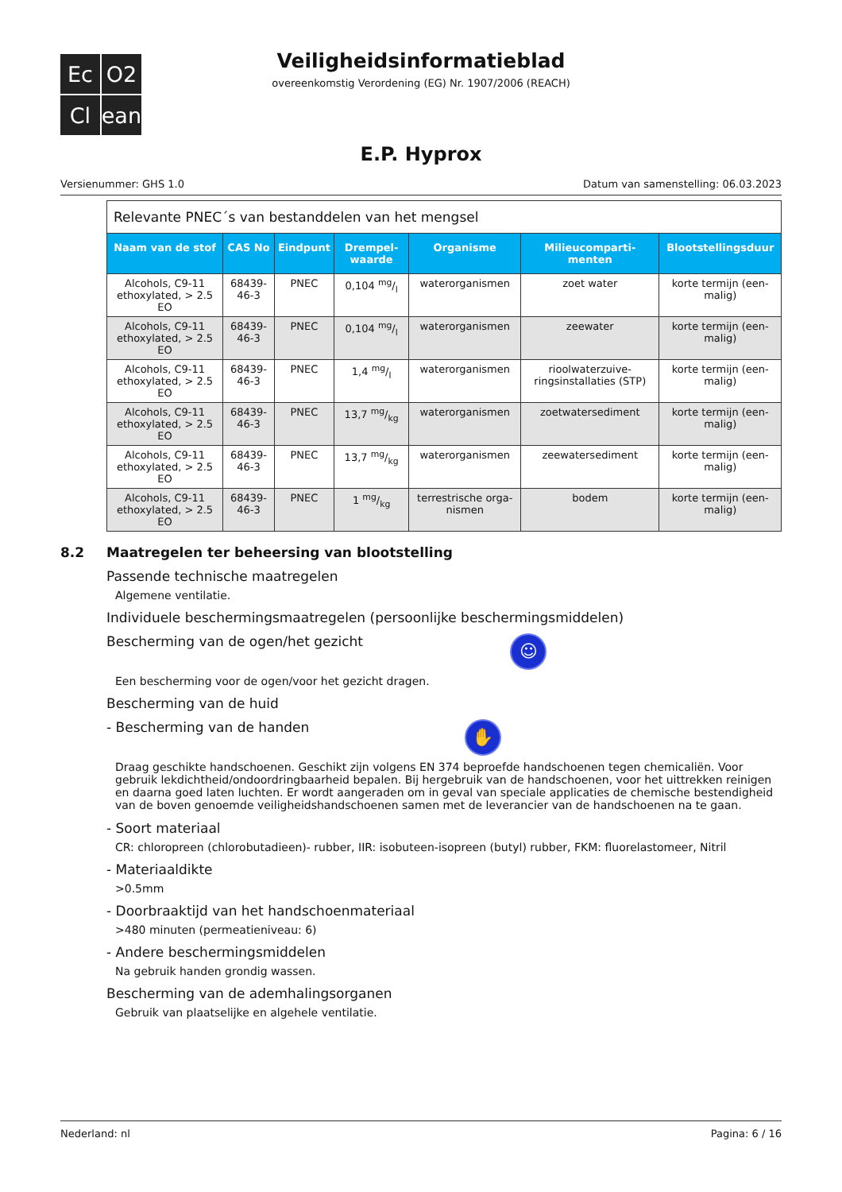Ec
O2
Cl
ean
Veiligheidsinformatieblad
overeenkomstig Verordening (EG) Nr. 1907/2006 (REACH)
E.P. Hyprox
Versienummer: GHS 1.0 Datum van samenstelling: 06.03.2023
| Relevante PNEC´s van bestanddelen van het mengsel | | | | | | |
| Naam van de stof | CAS No | Eindpunt | Drempel-waarde | Organisme | Milieucomparti-menten | Blootstellingsduur |
| Alcohols, C9-11 ethoxylated, > 2.5 EO | 68439-46-3 | PNEC | 0,104 mg/l | waterorganismen | zoet water | korte termijn (een-malig) |
| Alcohols, C9-11 ethoxylated, > 2.5 EO | 68439-46-3 | PNEC | 0,104 mg/l | waterorganismen | zeewater | korte termijn (een-malig) |
| Alcohols, C9-11 ethoxylated, > 2.5 EO | 68439-46-3 | PNEC | 1,4 mg/l | waterorganismen | rioolwaterzuive-ringsinstallaties (STP) | korte termijn (een-malig) |
| Alcohols, C9-11 ethoxylated, > 2.5 EO | 68439-46-3 | PNEC | 13,7 mg/kg | waterorganismen | zoetwatersediment | korte termijn (een-malig) |
| Alcohols, C9-11 ethoxylated, > 2.5 EO | 68439-46-3 | PNEC | 13,7 mg/kg | waterorganismen | zeewatersediment | korte termijn (een-malig) |
| Alcohols, C9-11 ethoxylated, > 2.5 EO | 68439-46-3 | PNEC | 1 mg/kg | terrestrische orga-nismen | bodem | korte termijn (een-malig) |
8.2 Maatregelen ter beheersing van blootstelling
Passende technische maatregelen
Algemene ventilatie.
Individuele beschermingsmaatregelen (persoonlijke beschermingsmiddelen)
Bescherming van de ogen/het gezicht ☺
Een bescherming voor de ogen/voor het gezicht dragen.
Bescherming van de huid
- Bescherming van de handen ✋
Draag geschikte handschoenen. Geschikt zijn volgens EN 374 beproefde handschoenen tegen chemicaliën. Voor gebruik lekdichtheid/ondoordringbaarheid bepalen. Bij hergebruik van de handschoenen, voor het uittrekken reinigen en daarna goed laten luchten. Er wordt aangeraden om in geval van speciale applicaties de chemische bestendigheid van de boven genoemde veiligheidshandschoenen samen met de leverancier van de handschoenen na te gaan.
- Soort materiaal
CR: chloropreen (chlorobutadieen)- rubber, IIR: isobuteen-isopreen (butyl) rubber, FKM: fluorelastomeer, Nitril
- Materiaaldikte
>0.5mm
- Doorbraaktijd van het handschoenmateriaal
>480 minuten (permeatieniveau: 6)
- Andere beschermingsmiddelen
Na gebruik handen grondig wassen.
Bescherming van de ademhalingsorganen
Gebruik van plaatselijke en algehele ventilatie.
Nederland: nl Pagina: 6 / 16